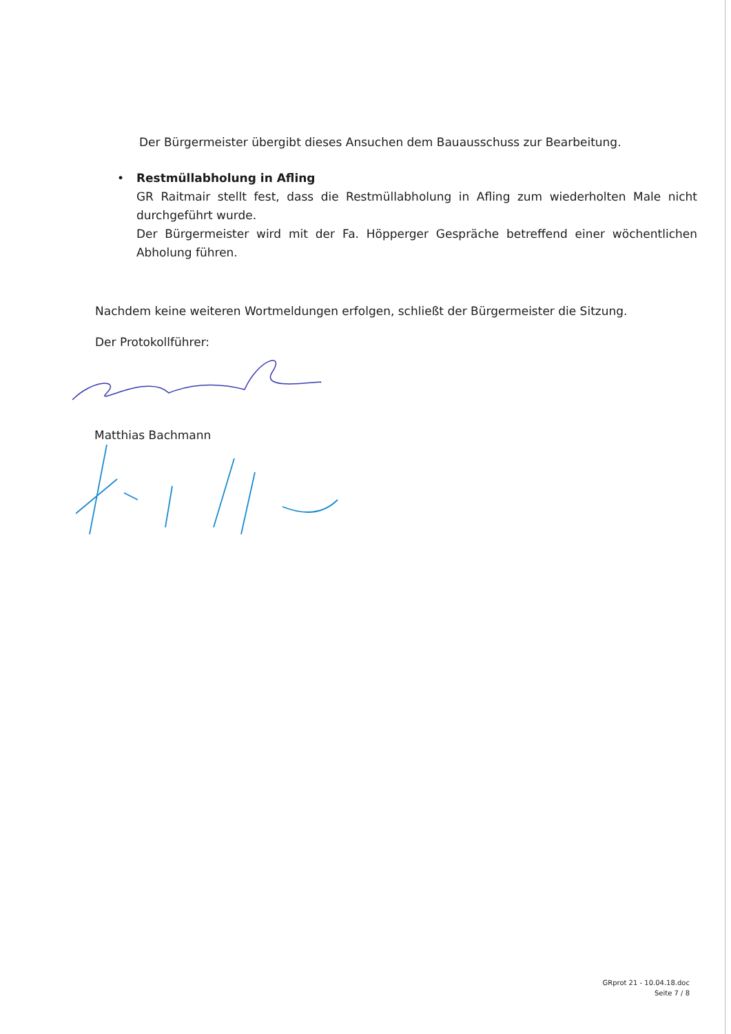Der Bürgermeister übergibt dieses Ansuchen dem Bauausschuss zur Bearbeitung.
• Restmüllabholung in Afling
GR Raitmair stellt fest, dass die Restmüllabholung in Afling zum wiederholten Male nicht durchgeführt wurde.
Der Bürgermeister wird mit der Fa. Höpperger Gespräche betreffend einer wöchentlichen Abholung führen.
Nachdem keine weiteren Wortmeldungen erfolgen, schließt der Bürgermeister die Sitzung.
Der Protokollführer:
Matthias Bachmann
GRprot 21 - 10.04.18.doc
Seite 7 / 8